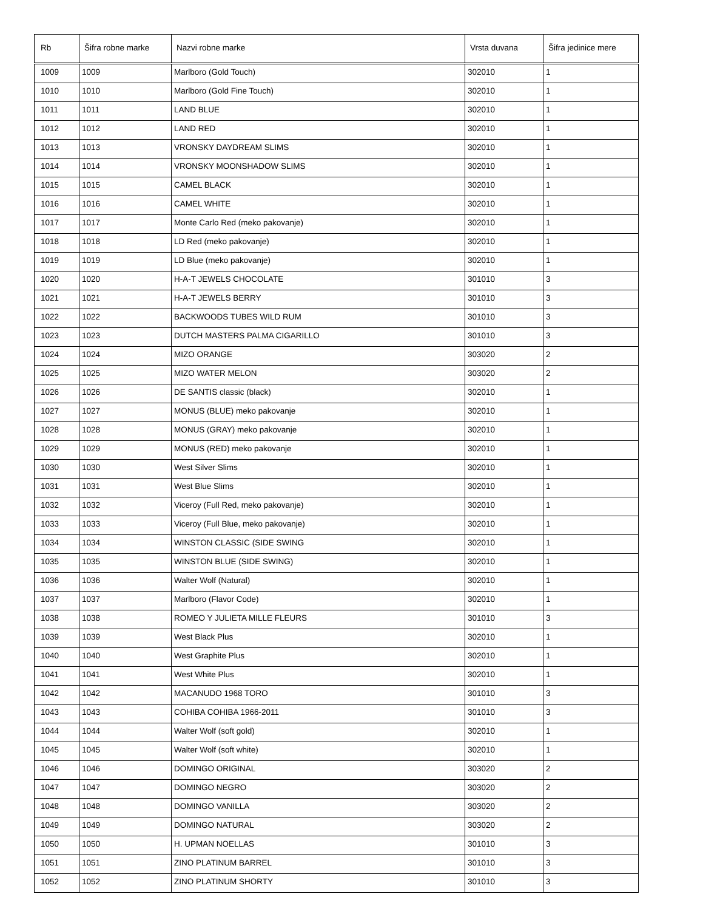| Rb | Šifra robne marke | Nazvi robne marke | Vrsta duvana | Šifra jedinice mere |
| --- | --- | --- | --- | --- |
| 1009 | 1009 | Marlboro (Gold Touch) | 302010 | 1 |
| 1010 | 1010 | Marlboro (Gold Fine Touch) | 302010 | 1 |
| 1011 | 1011 | LAND BLUE | 302010 | 1 |
| 1012 | 1012 | LAND RED | 302010 | 1 |
| 1013 | 1013 | VRONSKY DAYDREAM SLIMS | 302010 | 1 |
| 1014 | 1014 | VRONSKY MOONSHADOW SLIMS | 302010 | 1 |
| 1015 | 1015 | CAMEL BLACK | 302010 | 1 |
| 1016 | 1016 | CAMEL WHITE | 302010 | 1 |
| 1017 | 1017 | Monte Carlo Red (meko pakovanje) | 302010 | 1 |
| 1018 | 1018 | LD Red (meko pakovanje) | 302010 | 1 |
| 1019 | 1019 | LD Blue (meko pakovanje) | 302010 | 1 |
| 1020 | 1020 | H-A-T JEWELS CHOCOLATE | 301010 | 3 |
| 1021 | 1021 | H-A-T JEWELS BERRY | 301010 | 3 |
| 1022 | 1022 | BACKWOODS TUBES WILD RUM | 301010 | 3 |
| 1023 | 1023 | DUTCH MASTERS PALMA CIGARILLO | 301010 | 3 |
| 1024 | 1024 | MIZO ORANGE | 303020 | 2 |
| 1025 | 1025 | MIZO WATER MELON | 303020 | 2 |
| 1026 | 1026 | DE SANTIS classic (black) | 302010 | 1 |
| 1027 | 1027 | MONUS (BLUE) meko pakovanje | 302010 | 1 |
| 1028 | 1028 | MONUS (GRAY) meko pakovanje | 302010 | 1 |
| 1029 | 1029 | MONUS (RED) meko pakovanje | 302010 | 1 |
| 1030 | 1030 | West Silver Slims | 302010 | 1 |
| 1031 | 1031 | West Blue Slims | 302010 | 1 |
| 1032 | 1032 | Viceroy (Full Red, meko pakovanje) | 302010 | 1 |
| 1033 | 1033 | Viceroy (Full Blue, meko pakovanje) | 302010 | 1 |
| 1034 | 1034 | WINSTON CLASSIC (SIDE SWING | 302010 | 1 |
| 1035 | 1035 | WINSTON BLUE (SIDE SWING) | 302010 | 1 |
| 1036 | 1036 | Walter Wolf (Natural) | 302010 | 1 |
| 1037 | 1037 | Marlboro (Flavor Code) | 302010 | 1 |
| 1038 | 1038 | ROMEO Y JULIETA MILLE FLEURS | 301010 | 3 |
| 1039 | 1039 | West Black Plus | 302010 | 1 |
| 1040 | 1040 | West Graphite Plus | 302010 | 1 |
| 1041 | 1041 | West White Plus | 302010 | 1 |
| 1042 | 1042 | MACANUDO 1968 TORO | 301010 | 3 |
| 1043 | 1043 | COHIBA COHIBA 1966-2011 | 301010 | 3 |
| 1044 | 1044 | Walter Wolf (soft gold) | 302010 | 1 |
| 1045 | 1045 | Walter Wolf (soft white) | 302010 | 1 |
| 1046 | 1046 | DOMINGO ORIGINAL | 303020 | 2 |
| 1047 | 1047 | DOMINGO NEGRO | 303020 | 2 |
| 1048 | 1048 | DOMINGO VANILLA | 303020 | 2 |
| 1049 | 1049 | DOMINGO NATURAL | 303020 | 2 |
| 1050 | 1050 | H. UPMAN NOELLAS | 301010 | 3 |
| 1051 | 1051 | ZINO PLATINUM BARREL | 301010 | 3 |
| 1052 | 1052 | ZINO PLATINUM SHORTY | 301010 | 3 |